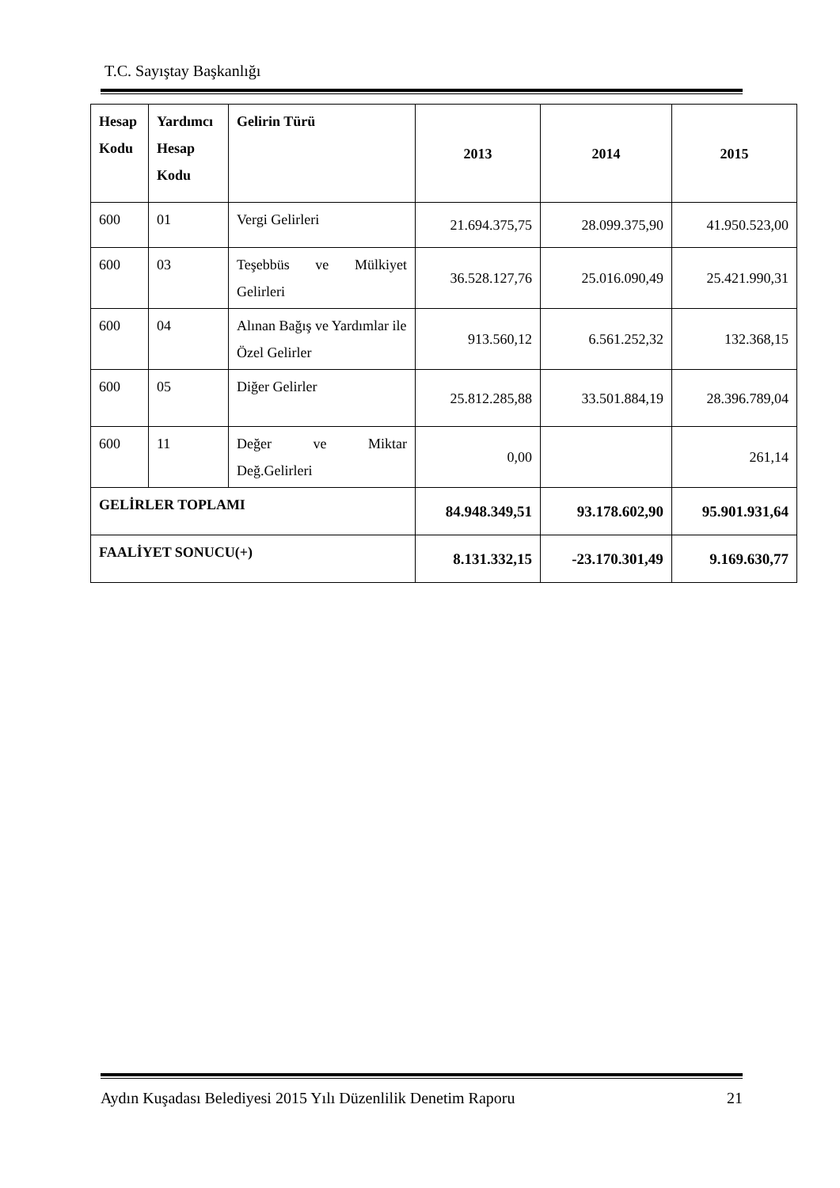T.C. Sayıştay Başkanlığı
| Hesap Kodu | Yardımcı Hesap Kodu | Gelirin Türü | 2013 | 2014 | 2015 |
| --- | --- | --- | --- | --- | --- |
| 600 | 01 | Vergi Gelirleri | 21.694.375,75 | 28.099.375,90 | 41.950.523,00 |
| 600 | 03 | Teşebbüs ve Mülkiyet Gelirleri | 36.528.127,76 | 25.016.090,49 | 25.421.990,31 |
| 600 | 04 | Alınan Bağış ve Yardımlar ile Özel Gelirler | 913.560,12 | 6.561.252,32 | 132.368,15 |
| 600 | 05 | Diğer Gelirler | 25.812.285,88 | 33.501.884,19 | 28.396.789,04 |
| 600 | 11 | Değer ve Miktar Değ.Gelirleri | 0,00 | | 261,14 |
| GELİRLER TOPLAMI | | | 84.948.349,51 | 93.178.602,90 | 95.901.931,64 |
| FAALİYET SONUCU(+) | | | 8.131.332,15 | -23.170.301,49 | 9.169.630,77 |
Aydın Kuşadası Belediyesi 2015 Yılı Düzenlilik Denetim Raporu 21